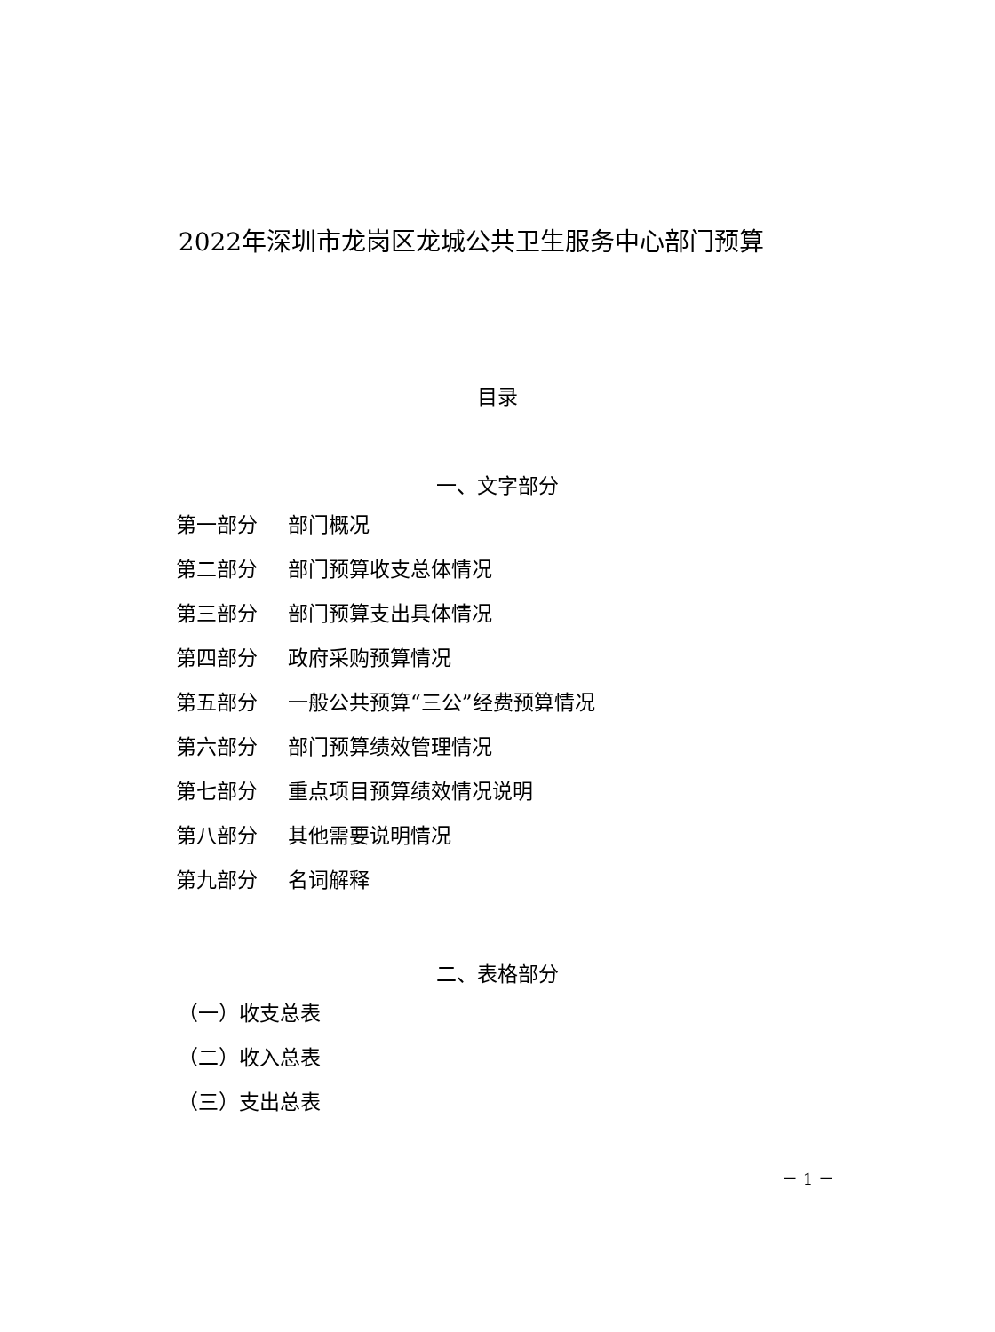2022年深圳市龙岗区龙城公共卫生服务中心部门预算
目录
一、文字部分
第一部分 部门概况
第二部分 部门预算收支总体情况
第三部分 部门预算支出具体情况
第四部分 政府采购预算情况
第五部分 一般公共预算“三公”经费预算情况
第六部分 部门预算绩效管理情况
第七部分 重点项目预算绩效情况说明
第八部分 其他需要说明情况
第九部分 名词解释
二、表格部分
（一）收支总表
（二）收入总表
（三）支出总表
－ 1 －